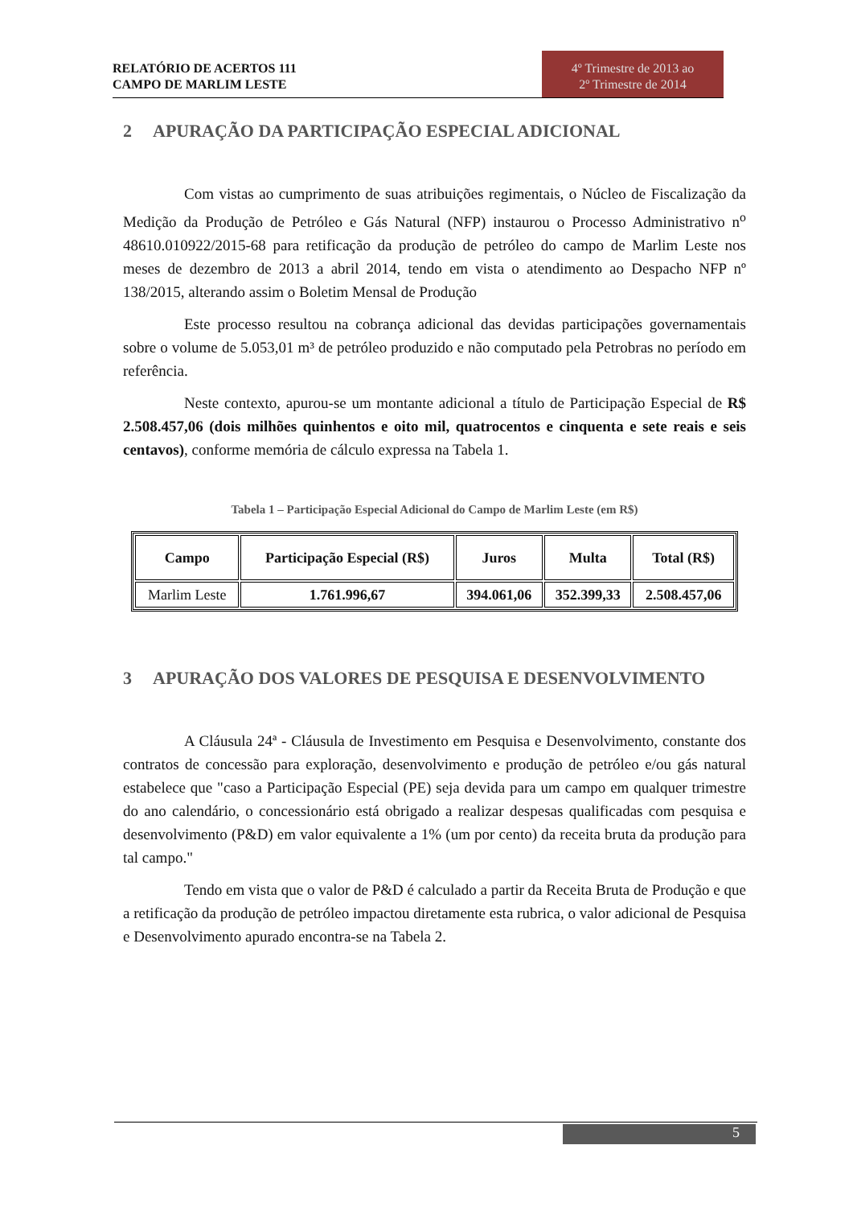RELATÓRIO DE ACERTOS 111
CAMPO DE MARLIM LESTE
4º Trimestre de 2013 ao
2º Trimestre de 2014
2 APURAÇÃO DA PARTICIPAÇÃO ESPECIAL ADICIONAL
Com vistas ao cumprimento de suas atribuições regimentais, o Núcleo de Fiscalização da Medição da Produção de Petróleo e Gás Natural (NFP) instaurou o Processo Administrativo n<sup>o</sup> 48610.010922/2015-68 para retificação da produção de petróleo do campo de Marlim Leste nos meses de dezembro de 2013 a abril 2014, tendo em vista o atendimento ao Despacho NFP nº 138/2015, alterando assim o Boletim Mensal de Produção
Este processo resultou na cobrança adicional das devidas participações governamentais sobre o volume de 5.053,01 m³ de petróleo produzido e não computado pela Petrobras no período em referência.
Neste contexto, apurou-se um montante adicional a título de Participação Especial de R$ 2.508.457,06 (dois milhões quinhentos e oito mil, quatrocentos e cinquenta e sete reais e seis centavos), conforme memória de cálculo expressa na Tabela 1.
Tabela 1 – Participação Especial Adicional do Campo de Marlim Leste (em R$)
| Campo | Participação Especial (R$) | Juros | Multa | Total (R$) |
| --- | --- | --- | --- | --- |
| Marlim Leste | 1.761.996,67 | 394.061,06 | 352.399,33 | 2.508.457,06 |
3 APURAÇÃO DOS VALORES DE PESQUISA E DESENVOLVIMENTO
A Cláusula 24ª - Cláusula de Investimento em Pesquisa e Desenvolvimento, constante dos contratos de concessão para exploração, desenvolvimento e produção de petróleo e/ou gás natural estabelece que "caso a Participação Especial (PE) seja devida para um campo em qualquer trimestre do ano calendário, o concessionário está obrigado a realizar despesas qualificadas com pesquisa e desenvolvimento (P&D) em valor equivalente a 1% (um por cento) da receita bruta da produção para tal campo."
Tendo em vista que o valor de P&D é calculado a partir da Receita Bruta de Produção e que a retificação da produção de petróleo impactou diretamente esta rubrica, o valor adicional de Pesquisa e Desenvolvimento apurado encontra-se na Tabela 2.
5